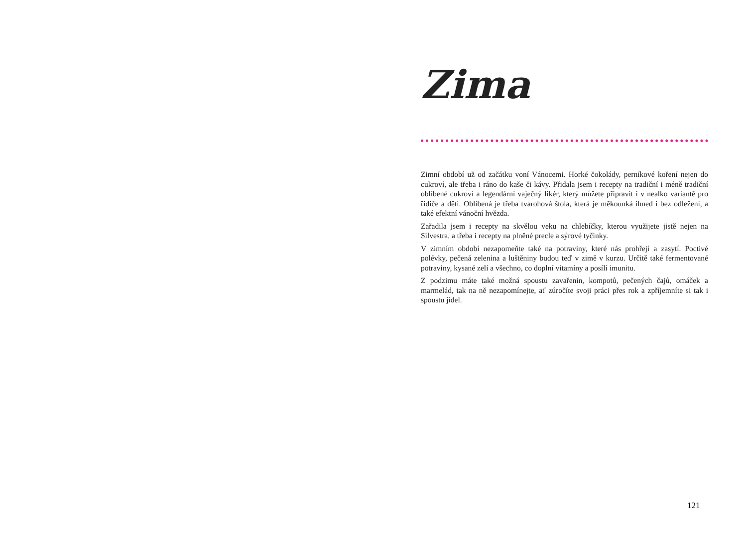Zima
Zimní období už od začátku voní Vánocemi. Horké čokolády, perníkové koření nejen do cukroví, ale třeba i ráno do kaše či kávy. Přidala jsem i recepty na tradiční i méně tradiční oblíbené cukroví a legendární vaječný likér, který můžete připravit i v nealko variantě pro řidiče a děti. Oblíbená je třeba tvarohová štola, která je měkounká ihned i bez odležení, a také efektní vánoční hvězda.
Zařadila jsem i recepty na skvělou veku na chlebíčky, kterou využijete jistě nejen na Silvestra, a třeba i recepty na plněné precle a sýrové tyčinky.
V zimním období nezapomeňte také na potraviny, které nás prohřejí a zasytí. Poctivé polévky, pečená zelenina a luštěniny budou teď v zimě v kurzu. Určitě také fermentované potraviny, kysané zelí a všechno, co doplní vitamíny a posílí imunitu.
Z podzimu máte také možná spoustu zavařenin, kompotů, pečených čajů, omáček a marmelád, tak na ně nezapomínejte, ať zúročíte svoji práci přes rok a zpříjemníte si tak i spoustu jídel.
121